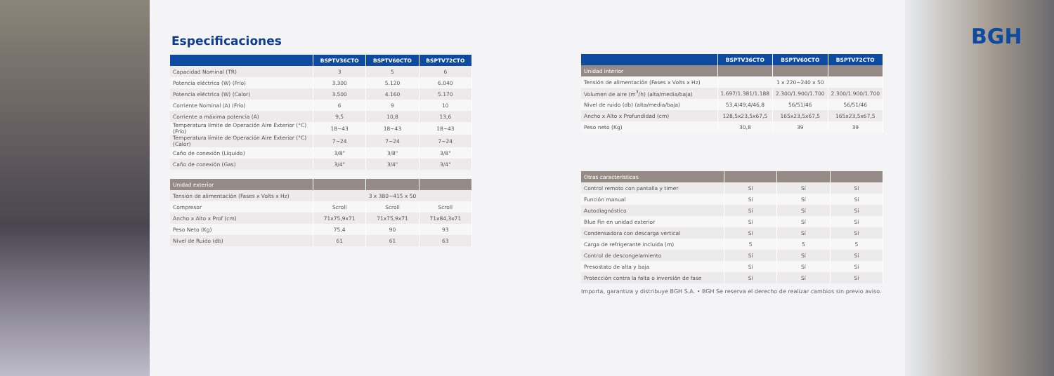BGH
Especificaciones
| | BSPTV36CTO | BSPTV60CTO | BSPTV72CTO |
| --- | --- | --- | --- |
| Capacidad Nominal (TR) | 3 | 5 | 6 |
| Potencia eléctrica (W) (Frío) | 3.300 | 5.120 | 6.040 |
| Potencia eléctrica (W) (Calor) | 3.500 | 4.160 | 5.170 |
| Corriente Nominal (A) (Frío) | 6 | 9 | 10 |
| Corriente a máxima potencia (A) | 9,5 | 10,8 | 13,6 |
| Temperatura límite de Operación Aire Exterior (°C) (Frío) | 18~43 | 18~43 | 18~43 |
| Temperatura límite de Operación Aire Exterior (°C) (Calor) | 7~24 | 7~24 | 7~24 |
| Caño de conexión (Líquido) | 3/8" | 3/8" | 3/8" |
| Caño de conexión (Gas) | 3/4" | 3/4" | 3/4" |
| Unidad exterior | | | |
| Tensión de alimentación (Fases x Volts x Hz) | 3 x 380~415 x 50 | | |
| Compresor | Scroll | Scroll | Scroll |
| Ancho x Alto x Prof (cm) | 71x75,9x71 | 71x75,9x71 | 71x84,3x71 |
| Peso Neto (Kg) | 75,4 | 90 | 93 |
| Nivel de Ruido (db) | 61 | 61 | 63 |
| | BSPTV36CTO | BSPTV60CTO | BSPTV72CTO |
| --- | --- | --- | --- |
| Unidad interior | | | |
| Tensión de alimentación (Fases x Volts x Hz) | 1 x 220~240 x 50 | | |
| Volumen de aire (m<sup>3</sup>/h) (alta/media/baja) | 1.697/1.381/1.188 | 2.300/1.900/1.700 | 2.300/1.900/1.700 |
| Nivel de ruido (db) (alta/media/baja) | 53,4/49,4/46,8 | 56/51/46 | 56/51/46 |
| Ancho x Alto x Profundidad (cm) | 128,5x23,5x67,5 | 165x23,5x67,5 | 165x23,5x67,5 |
| Peso neto (Kg) | 30,8 | 39 | 39 |
| Otras características | | | |
| Control remoto con pantalla y timer | Sí | Sí | Sí |
| Función manual | Sí | Sí | Sí |
| Autodiagnóstico | Sí | Sí | Sí |
| Blue Fin en unidad exterior | Sí | Sí | Sí |
| Condensadora con descarga vertical | Sí | Sí | Sí |
| Carga de refrigerante incluida (m) | 5 | 5 | 5 |
| Control de descongelamiento | Sí | Sí | Sí |
| Presostato de alta y baja | Sí | Sí | Sí |
| Protección contra la falta o inversión de fase | Sí | Sí | Sí |
Importa, garantiza y distribuye BGH S.A. • BGH Se reserva el derecho de realizar cambios sin previo aviso.